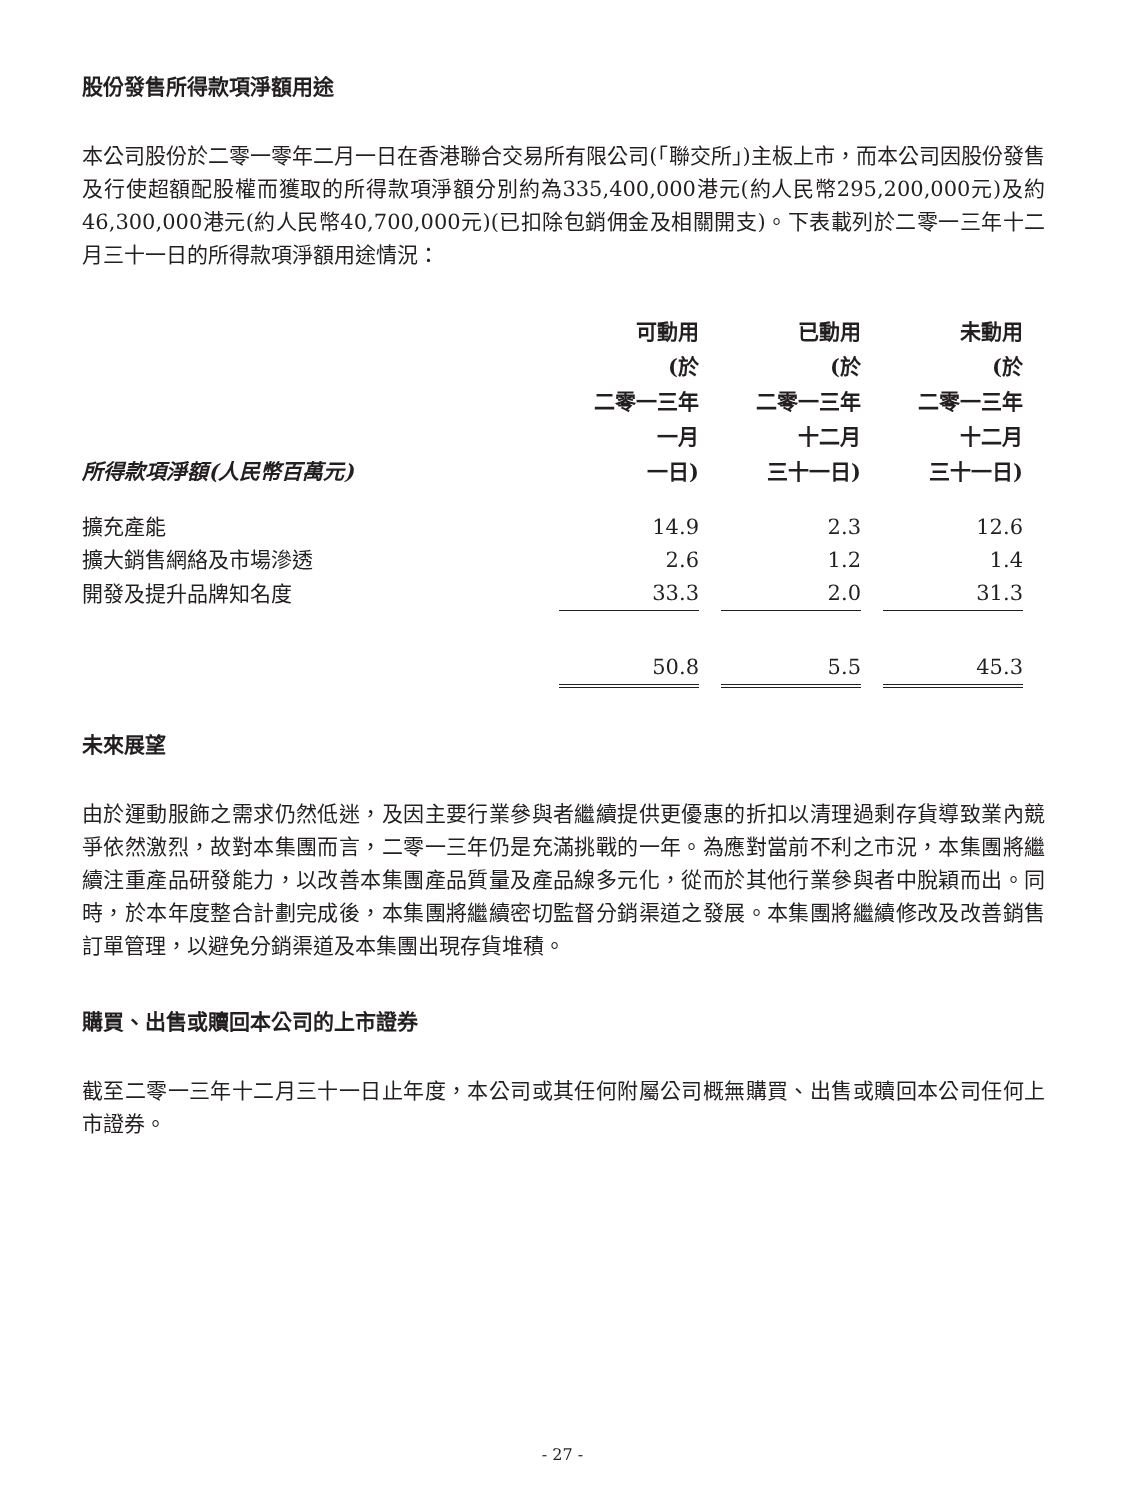股份發售所得款項淨額用途
本公司股份於二零一零年二月一日在香港聯合交易所有限公司(「聯交所」)主板上市，而本公司因股份發售及行使超額配股權而獲取的所得款項淨額分別約為335,400,000港元(約人民幣295,200,000元)及約46,300,000港元(約人民幣40,700,000元)(已扣除包銷佣金及相關開支)。下表載列於二零一三年十二月三十一日的所得款項淨額用途情況：
| 所得款項淨額(人民幣百萬元) | 可動用 (於 二零一三年 一月 一日) | 已動用 (於 二零一三年 十二月 三十一日) | 未動用 (於 二零一三年 十二月 三十一日) |
| --- | --- | --- | --- |
| 擴充產能 | 14.9 | 2.3 | 12.6 |
| 擴大銷售網絡及市場滲透 | 2.6 | 1.2 | 1.4 |
| 開發及提升品牌知名度 | 33.3 | 2.0 | 31.3 |
| | 50.8 | 5.5 | 45.3 |
未來展望
由於運動服飾之需求仍然低迷，及因主要行業參與者繼續提供更優惠的折扣以清理過剩存貨導致業內競爭依然激烈，故對本集團而言，二零一三年仍是充滿挑戰的一年。為應對當前不利之市況，本集團將繼續注重產品研發能力，以改善本集團產品質量及產品線多元化，從而於其他行業參與者中脫穎而出。同時，於本年度整合計劃完成後，本集團將繼續密切監督分銷渠道之發展。本集團將繼續修改及改善銷售訂單管理，以避免分銷渠道及本集團出現存貨堆積。
購買、出售或贖回本公司的上市證券
截至二零一三年十二月三十一日止年度，本公司或其任何附屬公司概無購買、出售或贖回本公司任何上市證券。
- 27 -